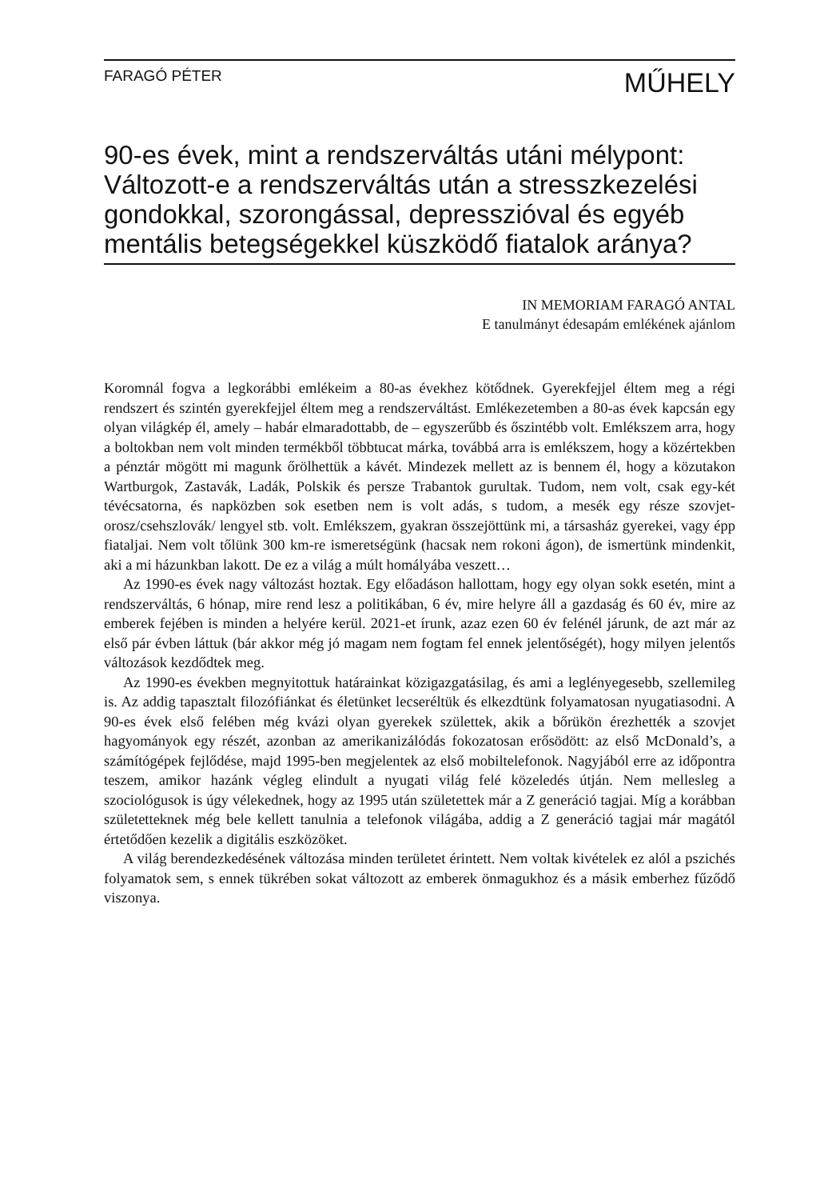FARAGÓ PÉTER
MŰHELY
90-es évek, mint a rendszerváltás utáni mélypont: Változott-e a rendszerváltás után a stresszkezelési gondokkal, szorongással, depresszióval és egyéb mentális betegségekkel küszködő fiatalok aránya?
IN MEMORIAM FARAGÓ ANTAL
E tanulmányt édesapám emlékének ajánlom
Koromnál fogva a legkorábbi emlékeim a 80-as évekhez kötődnek. Gyerekfejjel éltem meg a régi rendszert és szintén gyerekfejjel éltem meg a rendszerváltást. Emlékezetemben a 80-as évek kapcsán egy olyan világkép él, amely – habár elmaradottabb, de – egyszerűbb és őszintébb volt. Emlékszem arra, hogy a boltokban nem volt minden termékből többtucat márka, továbbá arra is emlékszem, hogy a közértekben a pénztár mögött mi magunk őrölhettük a kávét. Mindezek mellett az is bennem él, hogy a közutakon Wartburgok, Zastavák, Ladák, Polskik és persze Trabantok gurultak. Tudom, nem volt, csak egy-két tévécsatorna, és napközben sok esetben nem is volt adás, s tudom, a mesék egy része szovjet-orosz/csehszlovák/ lengyel stb. volt. Emlékszem, gyakran összejöttünk mi, a társasház gyerekei, vagy épp fiataljai. Nem volt tőlünk 300 km-re ismeretségünk (hacsak nem rokoni ágon), de ismertünk mindenkit, aki a mi házunkban lakott. De ez a világ a múlt homályába veszett…
Az 1990-es évek nagy változást hoztak. Egy előadáson hallottam, hogy egy olyan sokk esetén, mint a rendszerváltás, 6 hónap, mire rend lesz a politikában, 6 év, mire helyre áll a gazdaság és 60 év, mire az emberek fejében is minden a helyére kerül. 2021-et írunk, azaz ezen 60 év felénél járunk, de azt már az első pár évben láttuk (bár akkor még jó magam nem fogtam fel ennek jelentőségét), hogy milyen jelentős változások kezdődtek meg.
Az 1990-es években megnyitottuk határainkat közigazgatásilag, és ami a leglényegesebb, szellemileg is. Az addig tapasztalt filozófiánkat és életünket lecseréltük és elkezdtünk folyamatosan nyugatiasodni. A 90-es évek első felében még kvázi olyan gyerekek születtek, akik a bőrükön érezhették a szovjet hagyományok egy részét, azonban az amerikanizálódás fokozatosan erősödött: az első McDonald’s, a számítógépek fejlődése, majd 1995-ben megjelentek az első mobiltelefonok. Nagyjából erre az időpontra teszem, amikor hazánk végleg elindult a nyugati világ felé közeledés útján. Nem mellesleg a szociológusok is úgy vélekednek, hogy az 1995 után születettek már a Z generáció tagjai. Míg a korábban születetteknek még bele kellett tanulnia a telefonok világába, addig a Z generáció tagjai már magától értetődően kezelik a digitális eszközöket.
A világ berendezkedésének változása minden területet érintett. Nem voltak kivételek ez alól a pszichés folyamatok sem, s ennek tükrében sokat változott az emberek önmagukhoz és a másik emberhez fűződő viszonya.